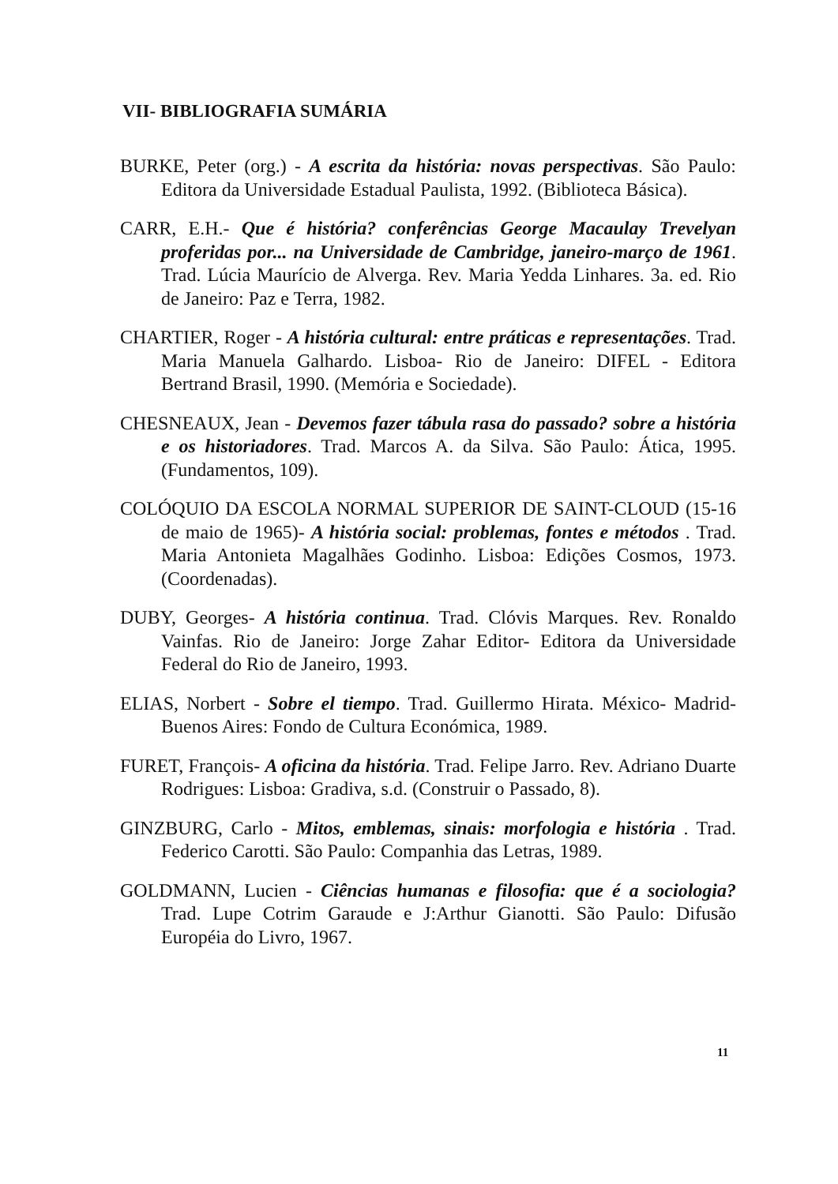VII- BIBLIOGRAFIA SUMÁRIA
BURKE, Peter (org.) - A escrita da história: novas perspectivas. São Paulo: Editora da Universidade Estadual Paulista, 1992. (Biblioteca Básica).
CARR, E.H.- Que é história? conferências George Macaulay Trevelyan proferidas por... na Universidade de Cambridge, janeiro-março de 1961. Trad. Lúcia Maurício de Alverga. Rev. Maria Yedda Linhares. 3a. ed. Rio de Janeiro: Paz e Terra, 1982.
CHARTIER, Roger - A história cultural: entre práticas e representações. Trad. Maria Manuela Galhardo. Lisboa- Rio de Janeiro: DIFEL - Editora Bertrand Brasil, 1990. (Memória e Sociedade).
CHESNEAUX, Jean - Devemos fazer tábula rasa do passado? sobre a história e os historiadores. Trad. Marcos A. da Silva. São Paulo: Ática, 1995. (Fundamentos, 109).
COLÓQUIO DA ESCOLA NORMAL SUPERIOR DE SAINT-CLOUD (15-16 de maio de 1965)- A história social: problemas, fontes e métodos . Trad. Maria Antonieta Magalhães Godinho. Lisboa: Edições Cosmos, 1973. (Coordenadas).
DUBY, Georges- A história continua. Trad. Clóvis Marques. Rev. Ronaldo Vainfas. Rio de Janeiro: Jorge Zahar Editor- Editora da Universidade Federal do Rio de Janeiro, 1993.
ELIAS, Norbert - Sobre el tiempo. Trad. Guillermo Hirata. México- Madrid- Buenos Aires: Fondo de Cultura Económica, 1989.
FURET, François- A oficina da história. Trad. Felipe Jarro. Rev. Adriano Duarte Rodrigues: Lisboa: Gradiva, s.d. (Construir o Passado, 8).
GINZBURG, Carlo - Mitos, emblemas, sinais: morfologia e história . Trad. Federico Carotti. São Paulo: Companhia das Letras, 1989.
GOLDMANN, Lucien - Ciências humanas e filosofia: que é a sociologia? Trad. Lupe Cotrim Garaude e J:Arthur Gianotti. São Paulo: Difusão Européia do Livro, 1967.
11